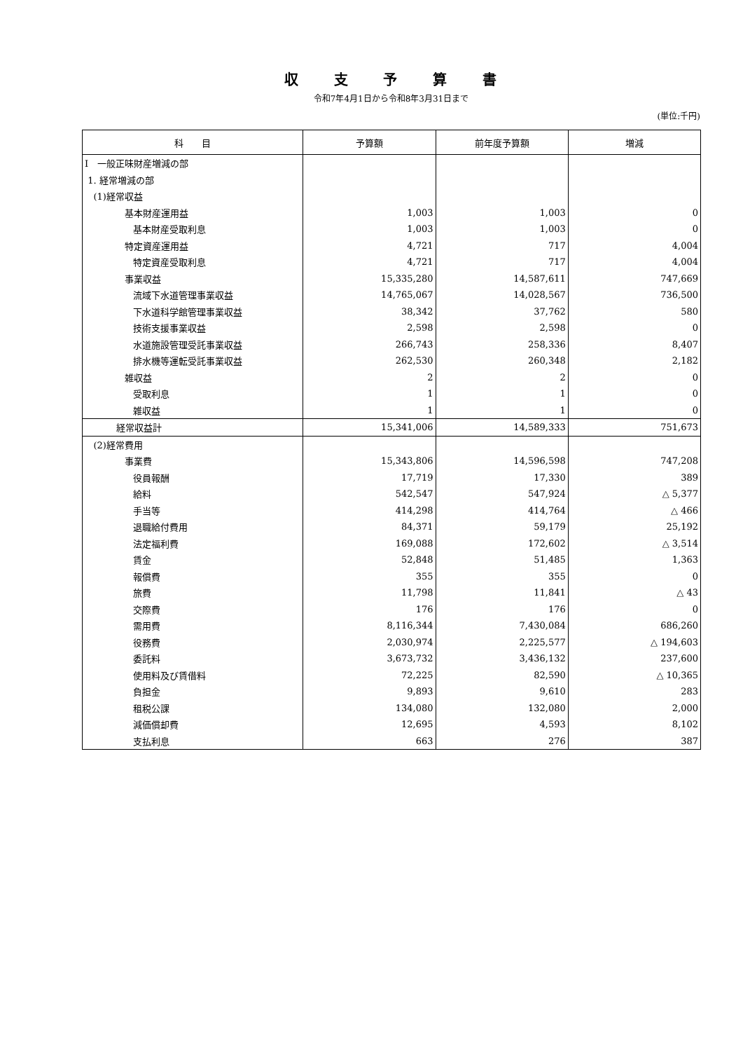収 支 予 算 書
令和7年4月1日から令和8年3月31日まで
(単位:千円)
| 科 目 | 予算額 | 前年度予算額 | 増減 |
| --- | --- | --- | --- |
| Ⅰ 一般正味財産増減の部 | | | |
| 1. 経常増減の部 | | | |
| (1)経常収益 | | | |
| 基本財産運用益 | 1,003 | 1,003 | 0 |
| 基本財産受取利息 | 1,003 | 1,003 | 0 |
| 特定資産運用益 | 4,721 | 717 | 4,004 |
| 特定資産受取利息 | 4,721 | 717 | 4,004 |
| 事業収益 | 15,335,280 | 14,587,611 | 747,669 |
| 流域下水道管理事業収益 | 14,765,067 | 14,028,567 | 736,500 |
| 下水道科学館管理事業収益 | 38,342 | 37,762 | 580 |
| 技術支援事業収益 | 2,598 | 2,598 | 0 |
| 水道施設管理受託事業収益 | 266,743 | 258,336 | 8,407 |
| 排水機等運転受託事業収益 | 262,530 | 260,348 | 2,182 |
| 雑収益 | 2 | 2 | 0 |
| 受取利息 | 1 | 1 | 0 |
| 雑収益 | 1 | 1 | 0 |
| 経常収益計 | 15,341,006 | 14,589,333 | 751,673 |
| (2)経常費用 | | | |
| 事業費 | 15,343,806 | 14,596,598 | 747,208 |
| 役員報酬 | 17,719 | 17,330 | 389 |
| 給料 | 542,547 | 547,924 | △ 5,377 |
| 手当等 | 414,298 | 414,764 | △ 466 |
| 退職給付費用 | 84,371 | 59,179 | 25,192 |
| 法定福利費 | 169,088 | 172,602 | △ 3,514 |
| 賃金 | 52,848 | 51,485 | 1,363 |
| 報償費 | 355 | 355 | 0 |
| 旅費 | 11,798 | 11,841 | △ 43 |
| 交際費 | 176 | 176 | 0 |
| 需用費 | 8,116,344 | 7,430,084 | 686,260 |
| 役務費 | 2,030,974 | 2,225,577 | △ 194,603 |
| 委託料 | 3,673,732 | 3,436,132 | 237,600 |
| 使用料及び賃借料 | 72,225 | 82,590 | △ 10,365 |
| 負担金 | 9,893 | 9,610 | 283 |
| 租税公課 | 134,080 | 132,080 | 2,000 |
| 減価償却費 | 12,695 | 4,593 | 8,102 |
| 支払利息 | 663 | 276 | 387 |